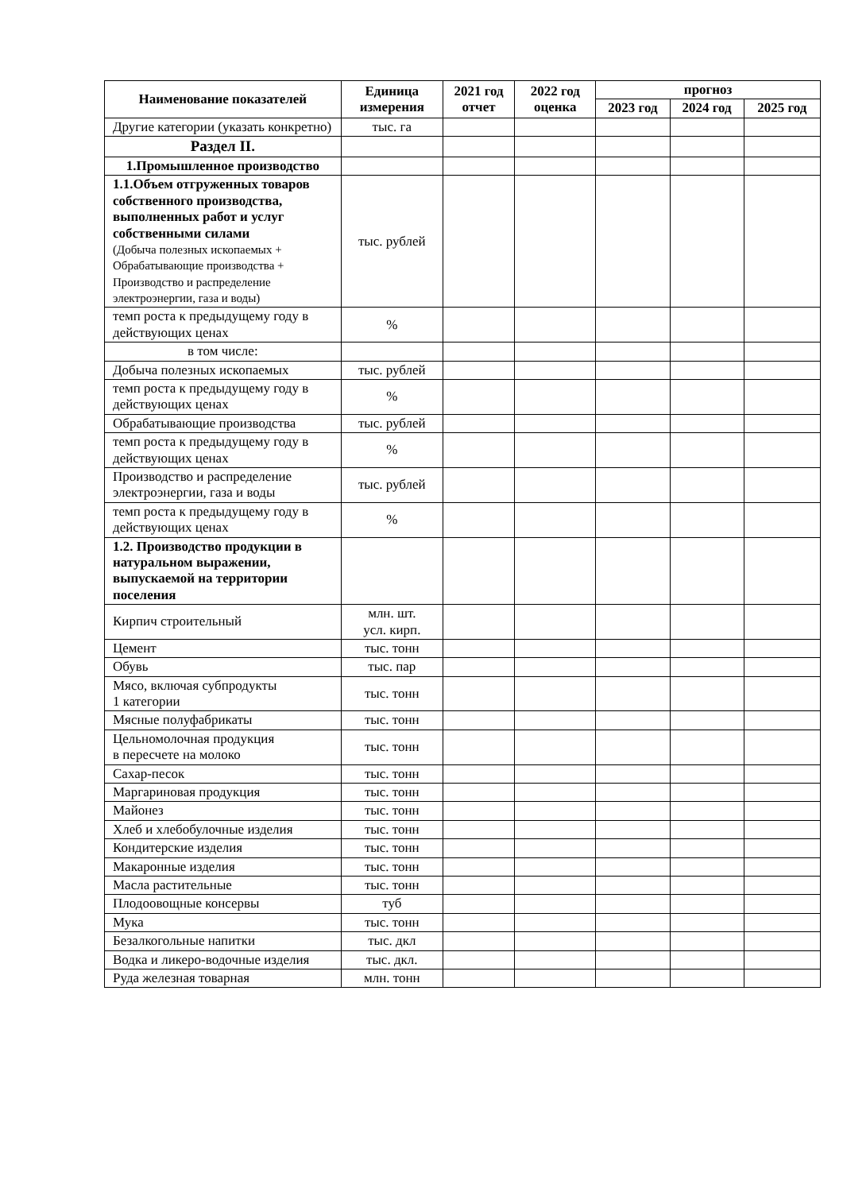| Наименование показателей | Единица измерения | 2021 год отчет | 2022 год оценка | прогноз | | |
| --- | --- | --- | --- | --- | --- | --- |
| | | | | 2023 год | 2024 год | 2025 год |
| Другие категории (указать конкретно) | тыс. га | | | | | |
| Раздел II. | | | | | | |
| 1.Промышленное производство | | | | | | |
| 1.1.Объем отгруженных товаров собственного производства, выполненных работ и услуг собственными силами (Добыча полезных ископаемых + Обрабатывающие производства + Производство и распределение электроэнергии, газа и воды) | тыс. рублей | | | | | |
| темп роста к предыдущему году в действующих ценах | % | | | | | |
| в том числе: | | | | | | |
| Добыча полезных ископаемых | тыс. рублей | | | | | |
| темп роста к предыдущему году в действующих ценах | % | | | | | |
| Обрабатывающие производства | тыс. рублей | | | | | |
| темп роста к предыдущему году в действующих ценах | % | | | | | |
| Производство и распределение электроэнергии, газа и воды | тыс. рублей | | | | | |
| темп роста к предыдущему году в действующих ценах | % | | | | | |
| 1.2. Производство продукции в натуральном выражении, выпускаемой на территории поселения | | | | | | |
| Кирпич строительный | млн. шт. усл. кирп. | | | | | |
| Цемент | тыс. тонн | | | | | |
| Обувь | тыс. пар | | | | | |
| Мясо, включая субпродукты 1 категории | тыс. тонн | | | | | |
| Мясные полуфабрикаты | тыс. тонн | | | | | |
| Цельномолочная продукция в пересчете на молоко | тыс. тонн | | | | | |
| Сахар-песок | тыс. тонн | | | | | |
| Маргариновая продукция | тыс. тонн | | | | | |
| Майонез | тыс. тонн | | | | | |
| Хлеб и хлебобулочные изделия | тыс. тонн | | | | | |
| Кондитерские изделия | тыс. тонн | | | | | |
| Макаронные изделия | тыс. тонн | | | | | |
| Масла растительные | тыс. тонн | | | | | |
| Плодоовощные консервы | туб | | | | | |
| Мука | тыс. тонн | | | | | |
| Безалкогольные напитки | тыс. дкл | | | | | |
| Водка и ликеро-водочные изделия | тыс. дкл. | | | | | |
| Руда железная товарная | млн. тонн | | | | | |